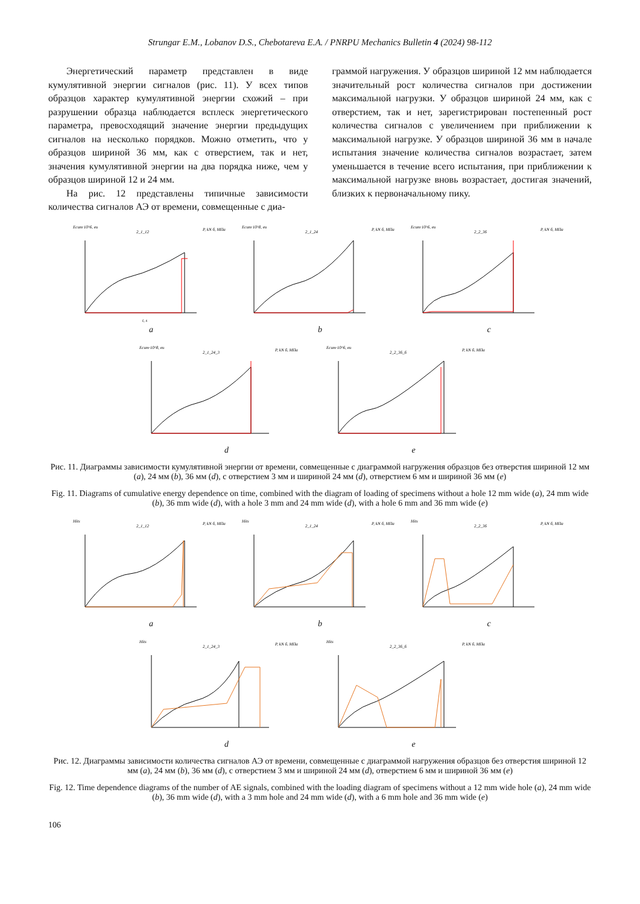Strungar E.M., Lobanov D.S., Chebotareva E.A. / PNRPU Mechanics Bulletin 4 (2024) 98-112
Энергетический параметр представлен в виде кумулятивной энергии сигналов (рис. 11). У всех типов образцов характер кумулятивной энергии схожий – при разрушении образца наблюдается всплеск энергетического параметра, превосходящий значение энергии предыдущих сигналов на несколько порядков. Можно отметить, что у образцов шириной 36 мм, как с отверстием, так и нет, значения кумулятивной энергии на два порядка ниже, чем у образцов шириной 12 и 24 мм.
На рис. 12 представлены типичные зависимости количества сигналов АЭ от времени, совмещенные с диа-
граммой нагружения. У образцов шириной 12 мм наблюдается значительный рост количества сигналов при достижении максимальной нагрузки. У образцов шириной 24 мм, как с отверстием, так и нет, зарегистрирован постепенный рост количества сигналов с увеличением при приближении к максимальной нагрузке. У образцов шириной 36 мм в начале испытания значение количества сигналов возрастает, затем уменьшается в течение всего испытания, при приближении к максимальной нагрузке вновь возрастает, достигая значений, близких к первоначальному пику.
Ecum·10^6, eu
2_1_12
P, kN б, МПа
t, s
a
Ecum·10^8, eu
2_1_24
P, kN б, МПа
b
Ecum·10^6, eu
2_2_36
P, kN б, МПа
c
Ecum·10^8, eu
2_1_24_3
P, kN б, МПа
d
Ecum·10^6, eu
2_2_36_6
P, kN б, МПа
e
Рис. 11. Диаграммы зависимости кумулятивной энергии от времени, совмещенные с диаграммой нагружения образцов без отверстия шириной 12 мм (a), 24 мм (b), 36 мм (d), с отверстием 3 мм и шириной 24 мм (d), отверстием 6 мм и шириной 36 мм (e)
Fig. 11. Diagrams of cumulative energy dependence on time, combined with the diagram of loading of specimens without a hole 12 mm wide (a), 24 mm wide (b), 36 mm wide (d), with a hole 3 mm and 24 mm wide (d), with a hole 6 mm and 36 mm wide (e)
Hits
2_1_12
P, kN б, МПа
a
Hits
2_1_24
P, kN б, МПа
b
Hits
2_2_36
P, kN б, МПа
c
Hits
2_1_24_3
P, kN б, МПа
d
Hits
2_2_36_6
P, kN б, МПа
e
Рис. 12. Диаграммы зависимости количества сигналов АЭ от времени, совмещенные с диаграммой нагружения образцов без отверстия шириной 12 мм (a), 24 мм (b), 36 мм (d), с отверстием 3 мм и шириной 24 мм (d), отверстием 6 мм и шириной 36 мм (e)
Fig. 12. Time dependence diagrams of the number of AE signals, combined with the loading diagram of specimens without a 12 mm wide hole (a), 24 mm wide (b), 36 mm wide (d), with a 3 mm hole and 24 mm wide (d), with a 6 mm hole and 36 mm wide (e)
106